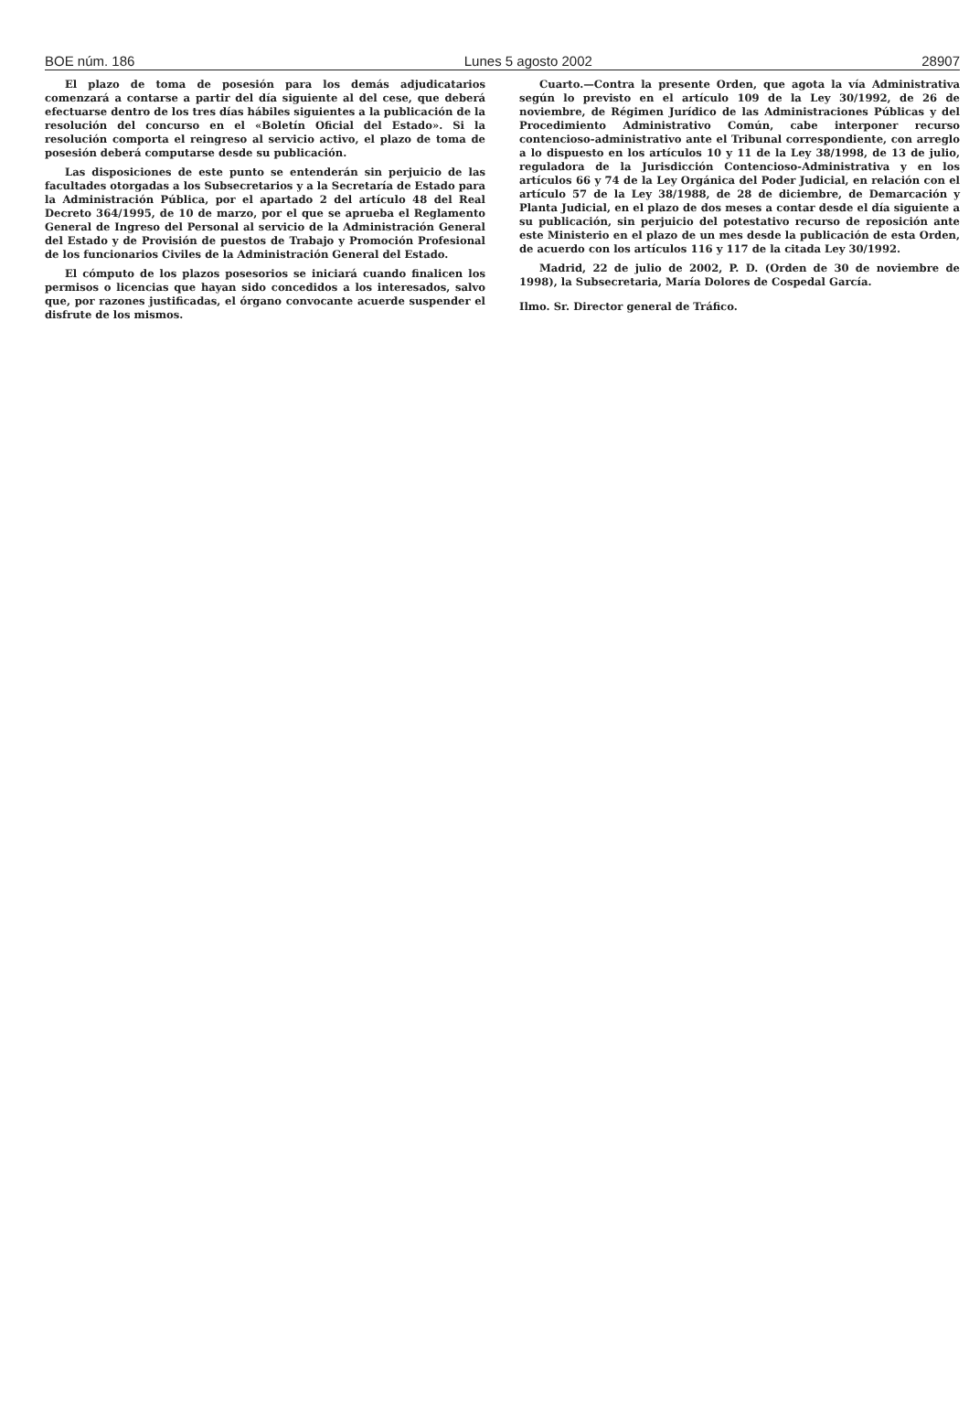BOE núm. 186 Lunes 5 agosto 2002 28907
El plazo de toma de posesión para los demás adjudicatarios comenzará a contarse a partir del día siguiente al del cese, que deberá efectuarse dentro de los tres días hábiles siguientes a la publicación de la resolución del concurso en el «Boletín Oficial del Estado». Si la resolución comporta el reingreso al servicio activo, el plazo de toma de posesión deberá computarse desde su publicación.
Las disposiciones de este punto se entenderán sin perjuicio de las facultades otorgadas a los Subsecretarios y a la Secretaría de Estado para la Administración Pública, por el apartado 2 del artículo 48 del Real Decreto 364/1995, de 10 de marzo, por el que se aprueba el Reglamento General de Ingreso del Personal al servicio de la Administración General del Estado y de Provisión de puestos de Trabajo y Promoción Profesional de los funcionarios Civiles de la Administración General del Estado.
El cómputo de los plazos posesorios se iniciará cuando finalicen los permisos o licencias que hayan sido concedidos a los interesados, salvo que, por razones justificadas, el órgano convocante acuerde suspender el disfrute de los mismos.
Cuarto.—Contra la presente Orden, que agota la vía Administrativa según lo previsto en el artículo 109 de la Ley 30/1992, de 26 de noviembre, de Régimen Jurídico de las Administraciones Públicas y del Procedimiento Administrativo Común, cabe interponer recurso contencioso-administrativo ante el Tribunal correspondiente, con arreglo a lo dispuesto en los artículos 10 y 11 de la Ley 38/1998, de 13 de julio, reguladora de la Jurisdicción Contencioso-Administrativa y en los artículos 66 y 74 de la Ley Orgánica del Poder Judicial, en relación con el artículo 57 de la Ley 38/1988, de 28 de diciembre, de Demarcación y Planta Judicial, en el plazo de dos meses a contar desde el día siguiente a su publicación, sin perjuicio del potestativo recurso de reposición ante este Ministerio en el plazo de un mes desde la publicación de esta Orden, de acuerdo con los artículos 116 y 117 de la citada Ley 30/1992.
Madrid, 22 de julio de 2002, P. D. (Orden de 30 de noviembre de 1998), la Subsecretaria, María Dolores de Cospedal García.
Ilmo. Sr. Director general de Tráfico.